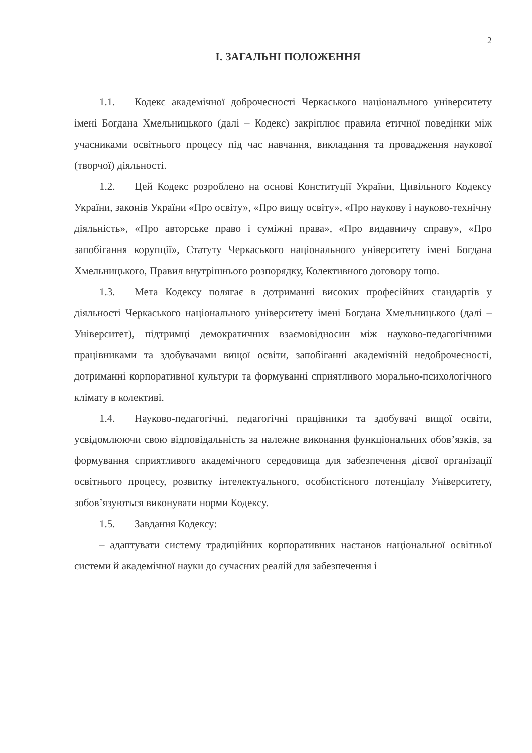2
І. ЗАГАЛЬНІ ПОЛОЖЕННЯ
1.1. Кодекс академічної доброчесності Черкаського національного університету імені Богдана Хмельницького (далі – Кодекс) закріплює правила етичної поведінки між учасниками освітнього процесу під час навчання, викладання та провадження наукової (творчої) діяльності.
1.2. Цей Кодекс розроблено на основі Конституції України, Цивільного Кодексу України, законів України «Про освіту», «Про вищу освіту», «Про наукову і науково-технічну діяльність», «Про авторське право і суміжні права», «Про видавничу справу», «Про запобігання корупції», Статуту Черкаського національного університету імені Богдана Хмельницького, Правил внутрішнього розпорядку, Колективного договору тощо.
1.3. Мета Кодексу полягає в дотриманні високих професійних стандартів у діяльності Черкаського національного університету імені Богдана Хмельницького (далі – Університет), підтримці демократичних взаємовідносин між науково-педагогічними працівниками та здобувачами вищої освіти, запобіганні академічній недоброчесності, дотриманні корпоративної культури та формуванні сприятливого морально-психологічного клімату в колективі.
1.4. Науково-педагогічні, педагогічні працівники та здобувачі вищої освіти, усвідомлюючи свою відповідальність за належне виконання функціональних обов’язків, за формування сприятливого академічного середовища для забезпечення дієвої організації освітнього процесу, розвитку інтелектуального, особистісного потенціалу Університету, зобов’язуються виконувати норми Кодексу.
1.5. Завдання Кодексу:
– адаптувати систему традиційних корпоративних настанов національної освітньої системи й академічної науки до сучасних реалій для забезпечення і